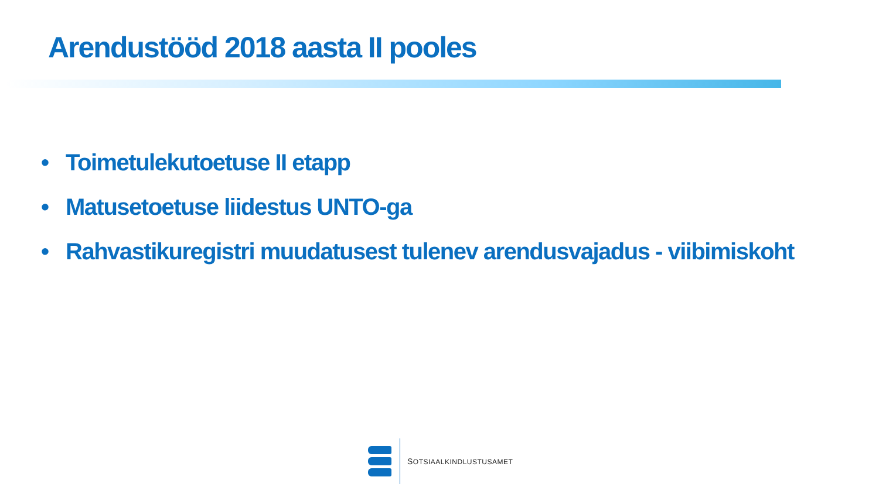Arendustööd 2018 aasta II pooles
• Toimetulekutoetuse II etapp
• Matusetoetuse liidestus UNTO-ga
• Rahvastikuregistri muudatusest tulenev arendusvajadus - viibimiskoht
SOTSIAALKINDLUSTUSAMET